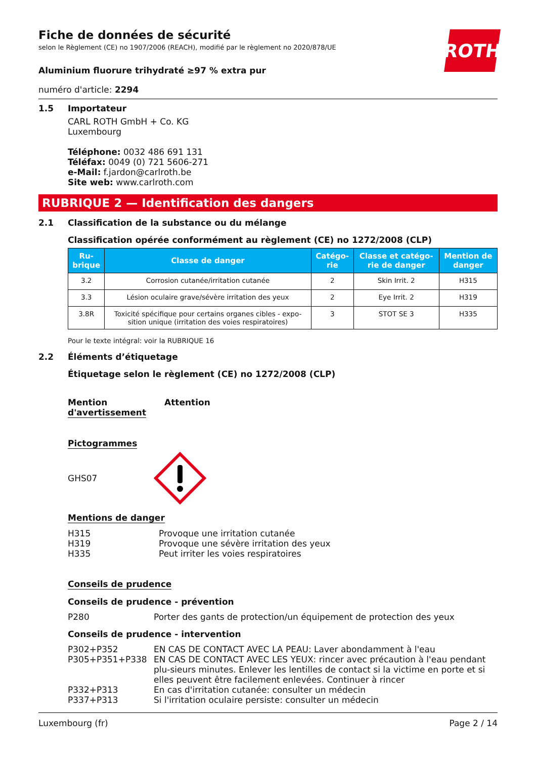ROTH
Fiche de données de sécurité
selon le Règlement (CE) no 1907/2006 (REACH), modifié par le règlement no 2020/878/UE
Aluminium fluorure trihydraté ≥97 % extra pur
numéro d'article: 2294
1.5 Importateur
CARL ROTH GmbH + Co. KG
Luxembourg
Téléphone: 0032 486 691 131
Téléfax: 0049 (0) 721 5606-271
e-Mail: f.jardon@carlroth.be
Site web: www.carlroth.com
RUBRIQUE 2 — Identification des dangers
2.1 Classification de la substance ou du mélange
Classification opérée conformément au règlement (CE) no 1272/2008 (CLP)
| Ru- brique | Classe de danger | Catégo- rie | Classe et catégo- rie de danger | Mention de danger |
| --- | --- | --- | --- | --- |
| 3.2 | Corrosion cutanée/irritation cutanée | 2 | Skin Irrit. 2 | H315 |
| 3.3 | Lésion oculaire grave/sévère irritation des yeux | 2 | Eye Irrit. 2 | H319 |
| 3.8R | Toxicité spécifique pour certains organes cibles - expo- sition unique (irritation des voies respiratoires) | 3 | STOT SE 3 | H335 |
Pour le texte intégral: voir la RUBRIQUE 16
2.2 Éléments d’étiquetage
Étiquetage selon le règlement (CE) no 1272/2008 (CLP)
Mention
d'avertissement Attention
Pictogrammes
GHS07
Mentions de danger
H315 Provoque une irritation cutanée
H319 Provoque une sévère irritation des yeux
H335 Peut irriter les voies respiratoires
Conseils de prudence
Conseils de prudence - prévention
P280 Porter des gants de protection/un équipement de protection des yeux
Conseils de prudence - intervention
P302+P352 EN CAS DE CONTACT AVEC LA PEAU: Laver abondamment à l'eau
P305+P351+P338 EN CAS DE CONTACT AVEC LES YEUX: rincer avec précaution à l'eau pendant plu-sieurs minutes. Enlever les lentilles de contact si la victime en porte et si elles peuvent être facilement enlevées. Continuer à rincer
P332+P313 En cas d'irritation cutanée: consulter un médecin
P337+P313 Si l'irritation oculaire persiste: consulter un médecin
Luxembourg (fr) Page 2 / 14